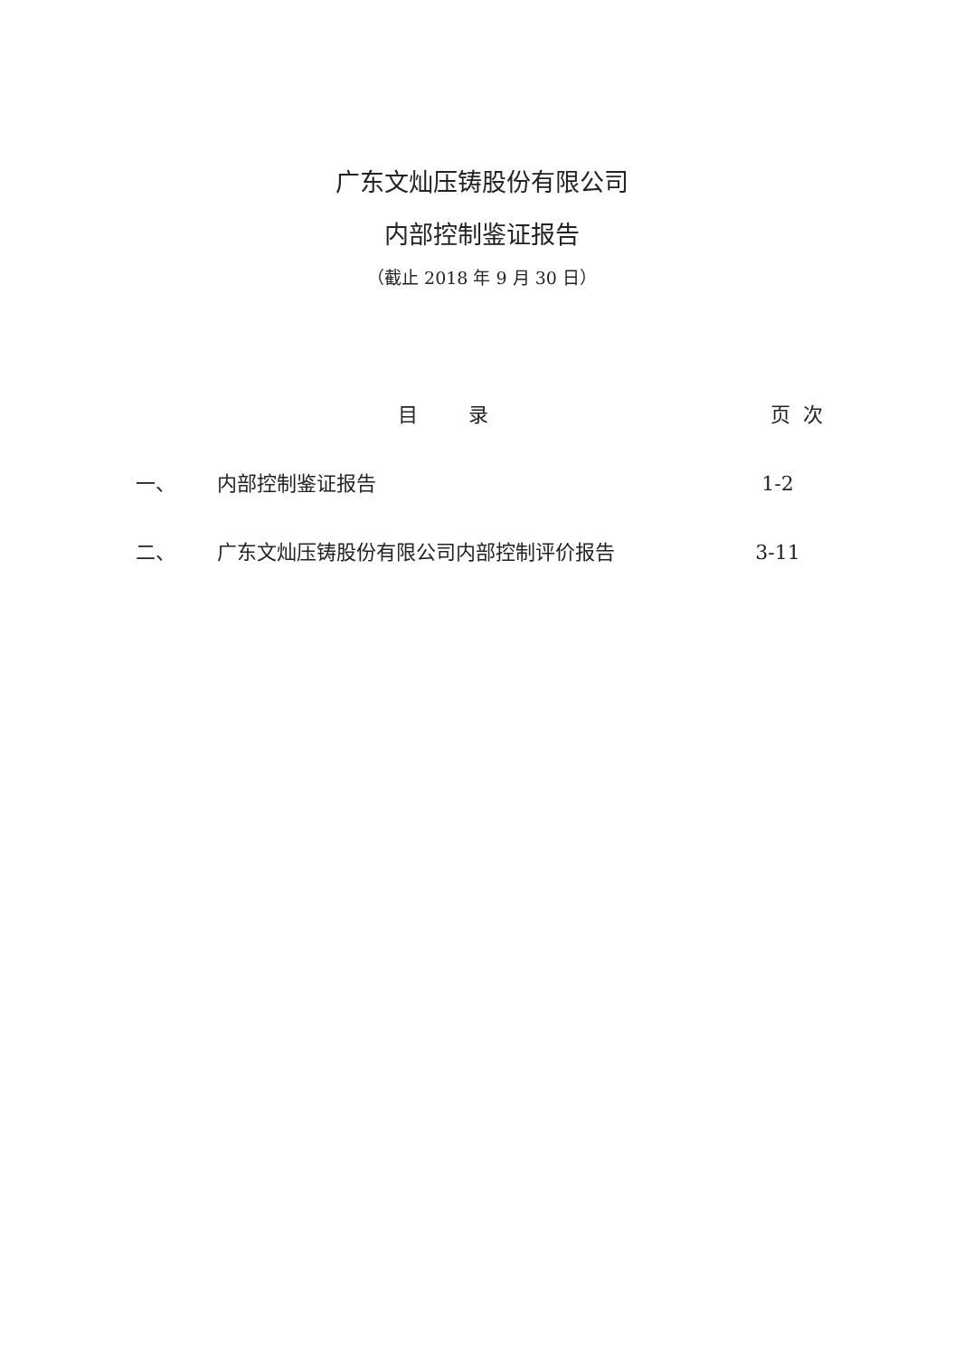广东文灿压铸股份有限公司
内部控制鉴证报告
（截止 2018 年 9 月 30 日）
| | 目 录 | 页 次 |
| --- | --- | --- |
| 一、 | 内部控制鉴证报告 | 1-2 |
| 二、 | 广东文灿压铸股份有限公司内部控制评价报告 | 3-11 |